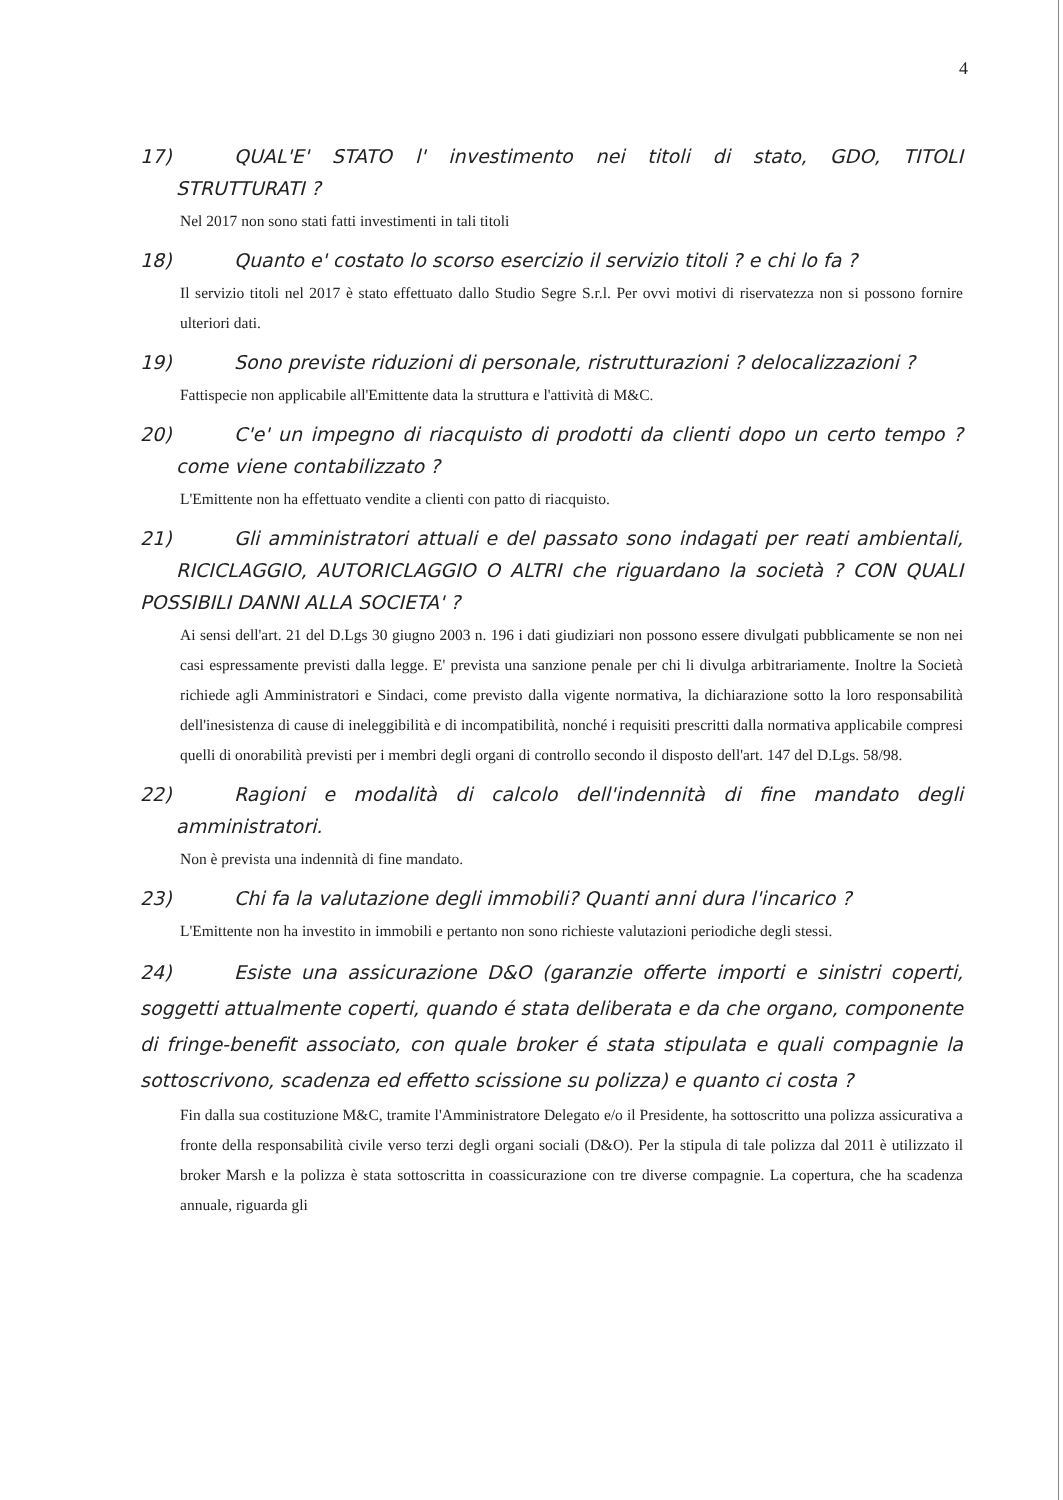4
17) QUAL'E' STATO l' investimento nei titoli di stato, GDO, TITOLI STRUTTURATI ?
Nel 2017 non sono stati fatti investimenti in tali titoli
18) Quanto e' costato lo scorso esercizio il servizio titoli ? e chi lo fa ?
Il servizio titoli nel 2017 è stato effettuato dallo Studio Segre S.r.l. Per ovvi motivi di riservatezza non si possono fornire ulteriori dati.
19) Sono previste riduzioni di personale, ristrutturazioni ? delocalizzazioni ?
Fattispecie non applicabile all'Emittente data la struttura e l'attività di M&C.
20) C'e' un impegno di riacquisto di prodotti da clienti dopo un certo tempo ? come viene contabilizzato ?
L'Emittente non ha effettuato vendite a clienti con patto di riacquisto.
21) Gli amministratori attuali e del passato sono indagati per reati ambientali, RICICLAGGIO, AUTORICLAGGIO O ALTRI che riguardano la società ? CON QUALI POSSIBILI DANNI ALLA SOCIETA' ?
Ai sensi dell'art. 21 del D.Lgs 30 giugno 2003 n. 196 i dati giudiziari non possono essere divulgati pubblicamente se non nei casi espressamente previsti dalla legge. E' prevista una sanzione penale per chi li divulga arbitrariamente. Inoltre la Società richiede agli Amministratori e Sindaci, come previsto dalla vigente normativa, la dichiarazione sotto la loro responsabilità dell'inesistenza di cause di ineleggibilità e di incompatibilità, nonché i requisiti prescritti dalla normativa applicabile compresi quelli di onorabilità previsti per i membri degli organi di controllo secondo il disposto dell'art. 147 del D.Lgs. 58/98.
22) Ragioni e modalità di calcolo dell'indennità di fine mandato degli amministratori.
Non è prevista una indennità di fine mandato.
23) Chi fa la valutazione degli immobili? Quanti anni dura l'incarico ?
L'Emittente non ha investito in immobili e pertanto non sono richieste valutazioni periodiche degli stessi.
24) Esiste una assicurazione D&O (garanzie offerte importi e sinistri coperti, soggetti attualmente coperti, quando é stata deliberata e da che organo, componente di fringe-benefit associato, con quale broker é stata stipulata e quali compagnie la sottoscrivono, scadenza ed effetto scissione su polizza) e quanto ci costa ?
Fin dalla sua costituzione M&C, tramite l'Amministratore Delegato e/o il Presidente, ha sottoscritto una polizza assicurativa a fronte della responsabilità civile verso terzi degli organi sociali (D&O). Per la stipula di tale polizza dal 2011 è utilizzato il broker Marsh e la polizza è stata sottoscritta in coassicurazione con tre diverse compagnie. La copertura, che ha scadenza annuale, riguarda gli